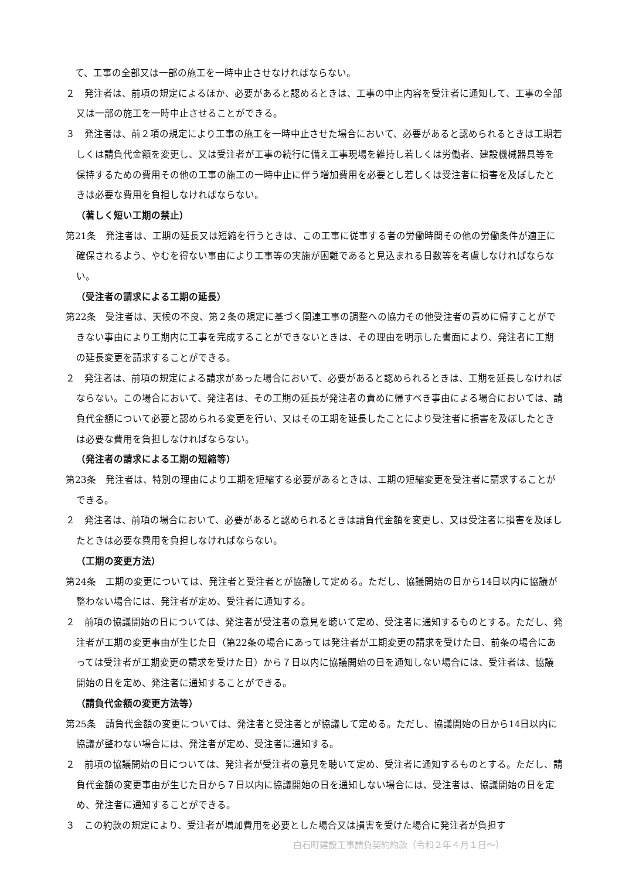て、工事の全部又は一部の施工を一時中止させなければならない。
２　発注者は、前項の規定によるほか、必要があると認めるときは、工事の中止内容を受注者に通知して、工事の全部又は一部の施工を一時中止させることができる。
３　発注者は、前２項の規定により工事の施工を一時中止させた場合において、必要があると認められるときは工期若しくは請負代金額を変更し、又は受注者が工事の続行に備え工事現場を維持し若しくは労働者、建設機械器具等を保持するための費用その他の工事の施工の一時中止に伴う増加費用を必要とし若しくは受注者に損害を及ぼしたときは必要な費用を負担しなければならない。
（著しく短い工期の禁止）
第21条　発注者は、工期の延長又は短縮を行うときは、この工事に従事する者の労働時間その他の労働条件が適正に確保されるよう、やむを得ない事由により工事等の実施が困難であると見込まれる日数等を考慮しなければならない。
（受注者の請求による工期の延長）
第22条　受注者は、天候の不良、第２条の規定に基づく関連工事の調整への協力その他受注者の責めに帰すことができない事由により工期内に工事を完成することができないときは、その理由を明示した書面により、発注者に工期の延長変更を請求することができる。
２　発注者は、前項の規定による請求があった場合において、必要があると認められるときは、工期を延長しなければならない。この場合において、発注者は、その工期の延長が発注者の責めに帰すべき事由による場合においては、請負代金額について必要と認められる変更を行い、又はその工期を延長したことにより受注者に損害を及ぼしたときは必要な費用を負担しなければならない。
（発注者の請求による工期の短縮等）
第23条　発注者は、特別の理由により工期を短縮する必要があるときは、工期の短縮変更を受注者に請求することができる。
２　発注者は、前項の場合において、必要があると認められるときは請負代金額を変更し、又は受注者に損害を及ぼしたときは必要な費用を負担しなければならない。
（工期の変更方法）
第24条　工期の変更については、発注者と受注者とが協議して定める。ただし、協議開始の日から14日以内に協議が整わない場合には、発注者が定め、受注者に通知する。
２　前項の協議開始の日については、発注者が受注者の意見を聴いて定め、受注者に通知するものとする。ただし、発注者が工期の変更事由が生じた日（第22条の場合にあっては発注者が工期変更の請求を受けた日、前条の場合にあっては受注者が工期変更の請求を受けた日）から７日以内に協議開始の日を通知しない場合には、受注者は、協議開始の日を定め、発注者に通知することができる。
（請負代金額の変更方法等）
第25条　請負代金額の変更については、発注者と受注者とが協議して定める。ただし、協議開始の日から14日以内に協議が整わない場合には、発注者が定め、受注者に通知する。
２　前項の協議開始の日については、発注者が受注者の意見を聴いて定め、受注者に通知するものとする。ただし、請負代金額の変更事由が生じた日から７日以内に協議開始の日を通知しない場合には、受注者は、協議開始の日を定め、発注者に通知することができる。
３　この約款の規定により、受注者が増加費用を必要とした場合又は損害を受けた場合に発注者が負担す
白石町建設工事請負契約約款（令和２年４月１日～）